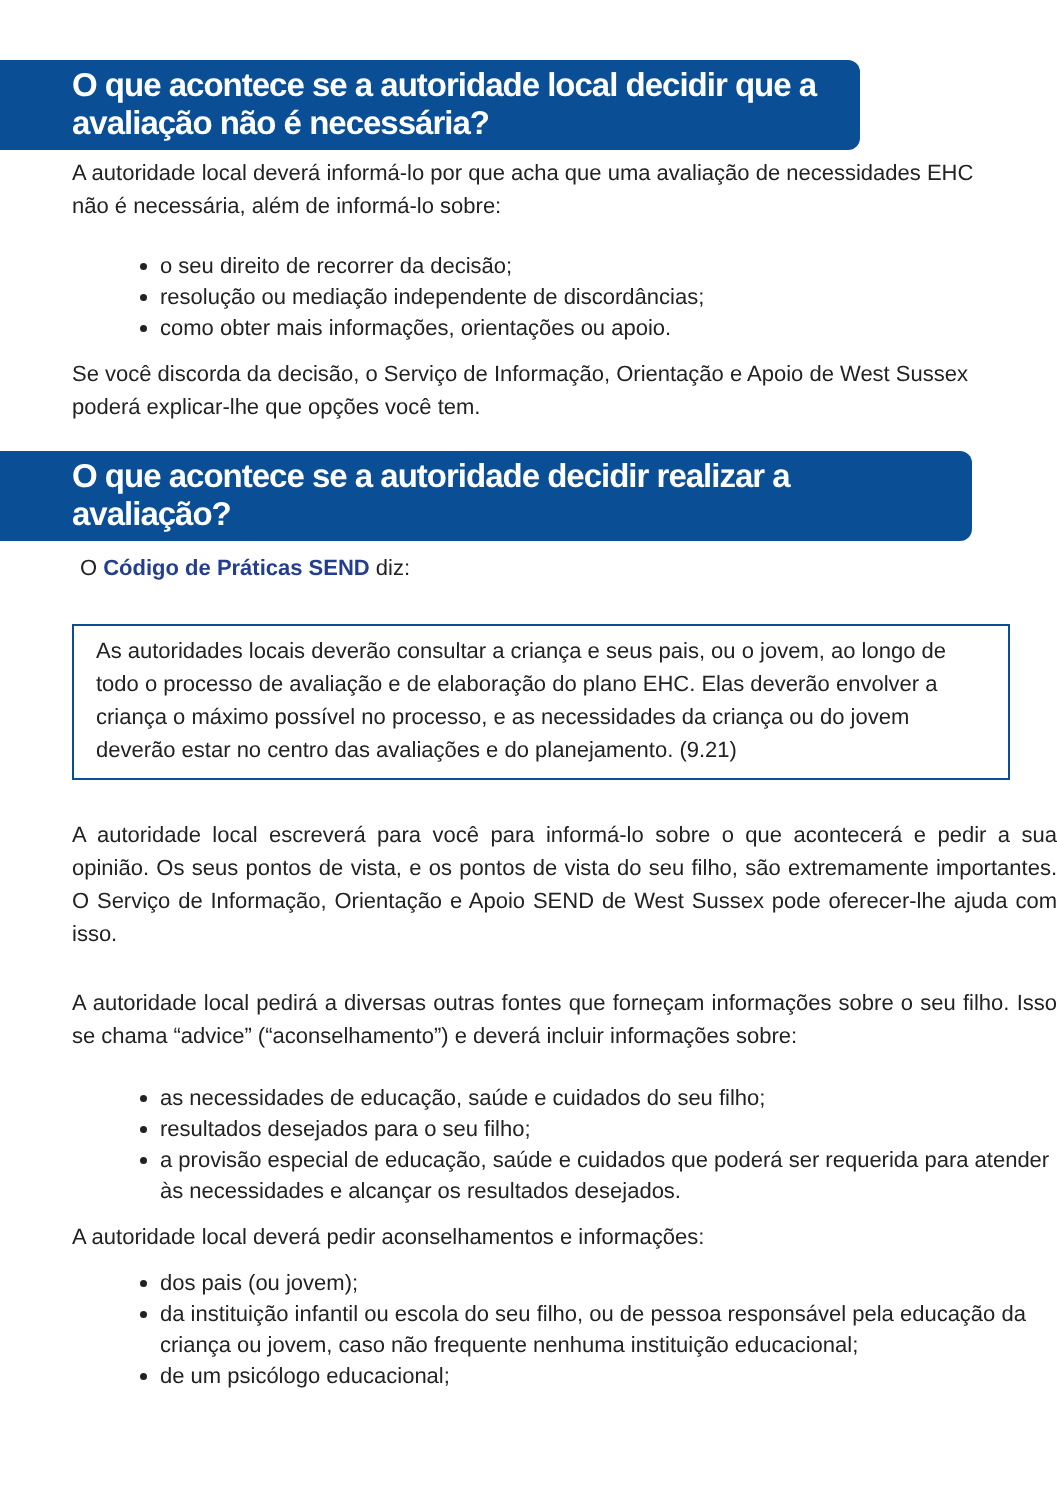O que acontece se a autoridade local decidir que a avaliação não é necessária?
A autoridade local deverá informá-lo por que acha que uma avaliação de necessidades EHC não é necessária, além de informá-lo sobre:
o seu direito de recorrer da decisão;
resolução ou mediação independente de discordâncias;
como obter mais informações, orientações ou apoio.
Se você discorda da decisão, o Serviço de Informação, Orientação e Apoio de West Sussex poderá explicar-lhe que opções você tem.
O que acontece se a autoridade decidir realizar a avaliação?
O Código de Práticas SEND diz:
As autoridades locais deverão consultar a criança e seus pais, ou o jovem, ao longo de todo o processo de avaliação e de elaboração do plano EHC. Elas deverão envolver a criança o máximo possível no processo, e as necessidades da criança ou do jovem deverão estar no centro das avaliações e do planejamento. (9.21)
A autoridade local escreverá para você para informá-lo sobre o que acontecerá e pedir a sua opinião. Os seus pontos de vista, e os pontos de vista do seu filho, são extremamente importantes. O Serviço de Informação, Orientação e Apoio SEND de West Sussex pode oferecer-lhe ajuda com isso.
A autoridade local pedirá a diversas outras fontes que forneçam informações sobre o seu filho. Isso se chama “advice” (“aconselhamento”) e deverá incluir informações sobre:
as necessidades de educação, saúde e cuidados do seu filho;
resultados desejados para o seu filho;
a provisão especial de educação, saúde e cuidados que poderá ser requerida para atender às necessidades e alcançar os resultados desejados.
A autoridade local deverá pedir aconselhamentos e informações:
dos pais (ou jovem);
da instituição infantil ou escola do seu filho, ou de pessoa responsável pela educação da criança ou jovem, caso não frequente nenhuma instituição educacional;
de um psicólogo educacional;